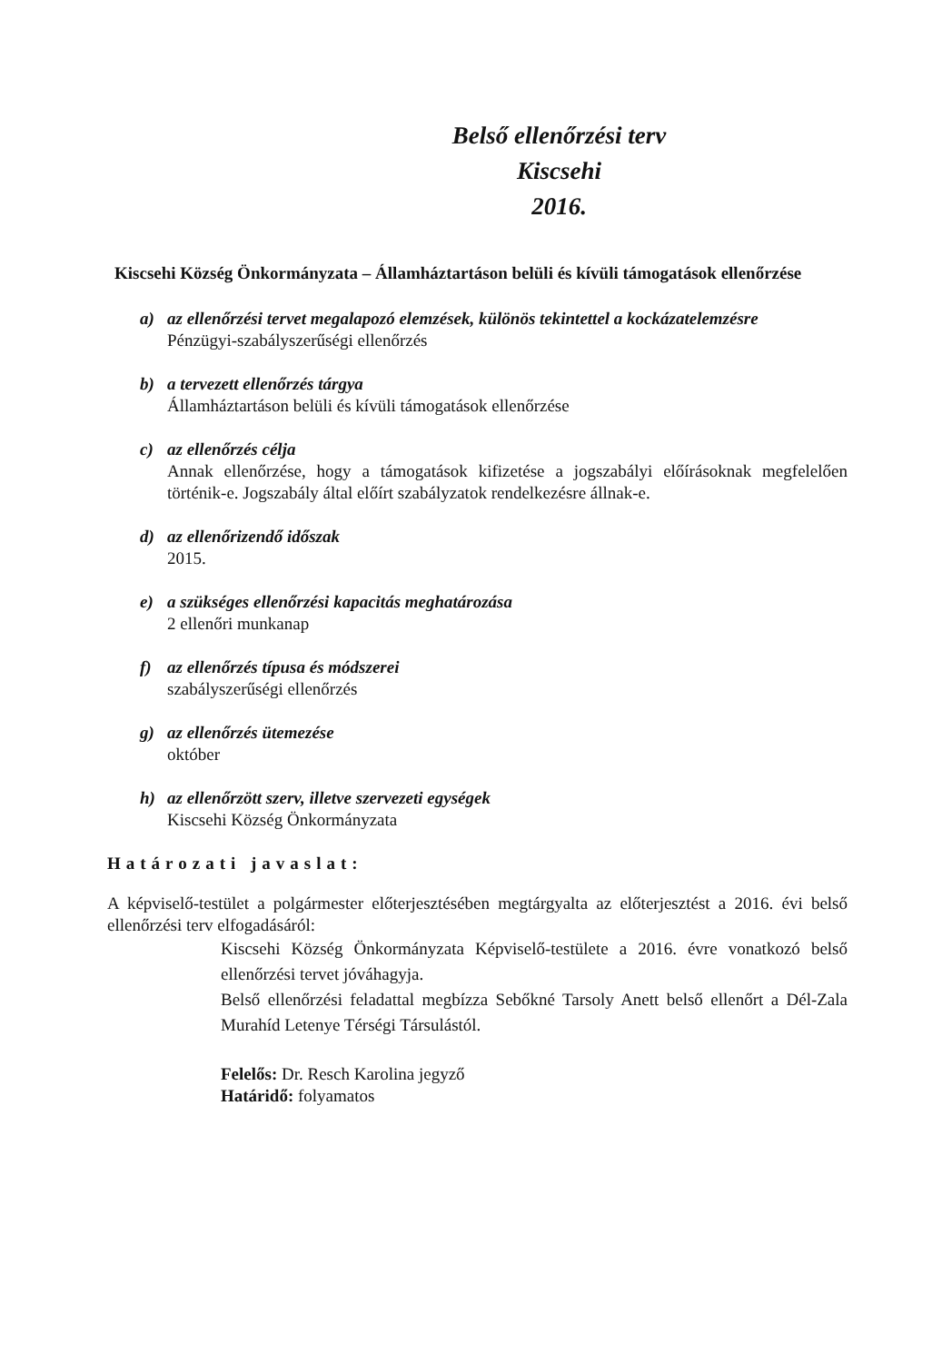Belső ellenőrzési terv
Kiscsehi
2016.
Kiscsehi Község Önkormányzata – Államháztartáson belüli és kívüli támogatások ellenőrzése
a) az ellenőrzési tervet megalapozó elemzések, különös tekintettel a kockázatelemzésre
Pénzügyi-szabályszerűségi ellenőrzés
b) a tervezett ellenőrzés tárgya
Államháztartáson belüli és kívüli támogatások ellenőrzése
c) az ellenőrzés célja
Annak ellenőrzése, hogy a támogatások kifizetése a jogszabályi előírásoknak megfelelően történik-e. Jogszabály által előírt szabályzatok rendelkezésre állnak-e.
d) az ellenőrizendő időszak
2015.
e) a szükséges ellenőrzési kapacitás meghatározása
2 ellenőri munkanap
f) az ellenőrzés típusa és módszerei
szabályszerűségi ellenőrzés
g) az ellenőrzés ütemezése
október
h) az ellenőrzött szerv, illetve szervezeti egységek
Kiscsehi Község Önkormányzata
Határozati javaslat:
A képviselő-testület a polgármester előterjesztésében megtárgyalta az előterjesztést a 2016. évi belső ellenőrzési terv elfogadásáról:
Kiscsehi Község Önkormányzata Képviselő-testülete a 2016. évre vonatkozó belső ellenőrzési tervet jóváhagyja.
Belső ellenőrzési feladattal megbízza Sebőkné Tarsoly Anett belső ellenőrt a Dél-Zala Murahíd Letenye Térségi Társulástól.
Felelős: Dr. Resch Karolina jegyző
Határidő: folyamatos